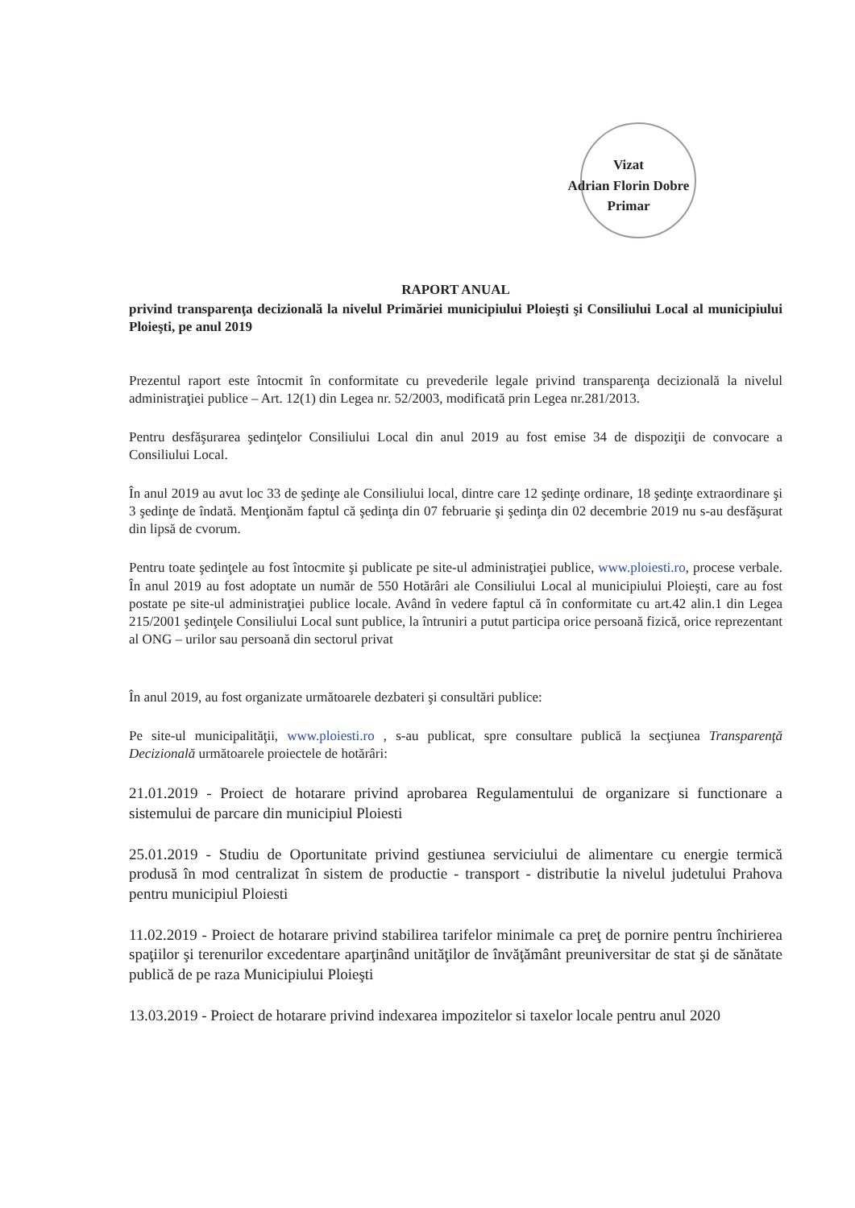Vizat
Adrian Florin Dobre
Primar
RAPORT ANUAL
privind transparenţa decizională la nivelul Primăriei municipiului Ploieşti şi Consiliului Local al municipiului Ploieşti, pe anul 2019
Prezentul raport este întocmit în conformitate cu prevederile legale privind transparenţa decizională la nivelul administraţiei publice – Art. 12(1) din Legea nr. 52/2003, modificată prin Legea nr.281/2013.
Pentru desfăşurarea şedinţelor Consiliului Local din anul 2019 au fost emise 34 de dispoziţii de convocare a Consiliului Local.
În anul 2019 au avut loc 33 de şedinţe ale Consiliului local, dintre care 12 şedinţe ordinare, 18 şedinţe extraordinare şi 3 şedinţe de îndată. Menţionăm faptul că şedinţa din 07 februarie şi şedinţa din 02 decembrie 2019 nu s-au desfăşurat din lipsă de cvorum.
Pentru toate şedinţele au fost întocmite şi publicate pe site-ul administraţiei publice, www.ploiesti.ro, procese verbale. În anul 2019 au fost adoptate un număr de 550 Hotărâri ale Consiliului Local al municipiului Ploieşti, care au fost postate pe site-ul administraţiei publice locale. Având în vedere faptul că în conformitate cu art.42 alin.1 din Legea 215/2001 şedinţele Consiliului Local sunt publice, la întruniri a putut participa orice persoană fizică, orice reprezentant al ONG – urilor sau persoană din sectorul privat
În anul 2019, au fost organizate următoarele dezbateri şi consultări publice:
Pe site-ul municipalităţii, www.ploiesti.ro , s-au publicat, spre consultare publică la secţiunea Transparenţă Decizională următoarele proiectele de hotărâri:
21.01.2019 - Proiect de hotarare privind aprobarea Regulamentului de organizare si functionare a sistemului de parcare din municipiul Ploiesti
25.01.2019 - Studiu de Oportunitate privind gestiunea serviciului de alimentare cu energie termică produsă în mod centralizat în sistem de productie - transport - distributie la nivelul judetului Prahova pentru municipiul Ploiesti
11.02.2019 - Proiect de hotarare privind stabilirea tarifelor minimale ca preţ de pornire pentru închirierea spaţiilor şi terenurilor excedentare aparţinând unităţilor de învăţământ preuniversitar de stat şi de sănătate publică de pe raza Municipiului Ploieşti
13.03.2019 - Proiect de hotarare privind indexarea impozitelor si taxelor locale pentru anul 2020